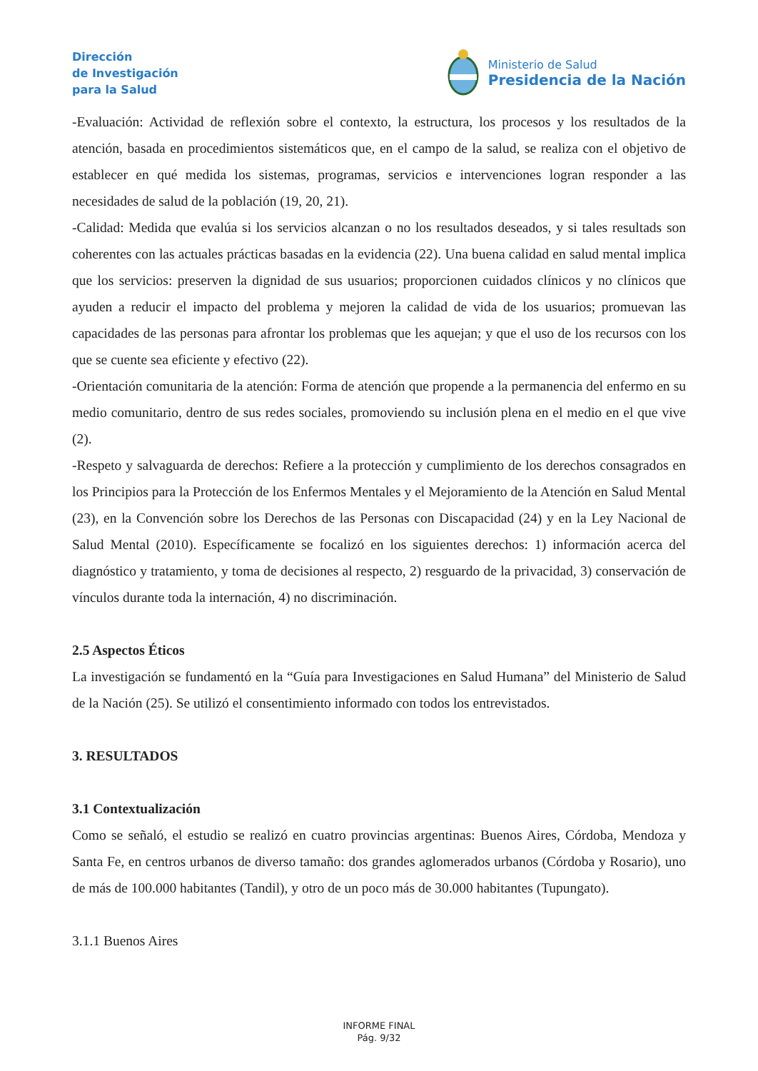Dirección
de Investigación
para la Salud
Ministerio de Salud
Presidencia de la Nación
-Evaluación: Actividad de reflexión sobre el contexto, la estructura, los procesos y los resultados de la atención, basada en procedimientos sistemáticos que, en el campo de la salud, se realiza con el objetivo de establecer en qué medida los sistemas, programas, servicios e intervenciones logran responder a las necesidades de salud de la población (19, 20, 21).
-Calidad: Medida que evalúa si los servicios alcanzan o no los resultados deseados, y si tales resultads son coherentes con las actuales prácticas basadas en la evidencia (22). Una buena calidad en salud mental implica que los servicios: preserven la dignidad de sus usuarios; proporcionen cuidados clínicos y no clínicos que ayuden a reducir el impacto del problema y mejoren la calidad de vida de los usuarios; promuevan las capacidades de las personas para afrontar los problemas que les aquejan; y que el uso de los recursos con los que se cuente sea eficiente y efectivo (22).
-Orientación comunitaria de la atención: Forma de atención que propende a la permanencia del enfermo en su medio comunitario, dentro de sus redes sociales, promoviendo su inclusión plena en el medio en el que vive (2).
-Respeto y salvaguarda de derechos: Refiere a la protección y cumplimiento de los derechos consagrados en los Principios para la Protección de los Enfermos Mentales y el Mejoramiento de la Atención en Salud Mental (23), en la Convención sobre los Derechos de las Personas con Discapacidad (24) y en la Ley Nacional de Salud Mental (2010). Específicamente se focalizó en los siguientes derechos: 1) información acerca del diagnóstico y tratamiento, y toma de decisiones al respecto, 2) resguardo de la privacidad, 3) conservación de vínculos durante toda la internación, 4) no discriminación.
2.5 Aspectos Éticos
La investigación se fundamentó en la “Guía para Investigaciones en Salud Humana” del Ministerio de Salud de la Nación (25). Se utilizó el consentimiento informado con todos los entrevistados.
3. RESULTADOS
3.1 Contextualización
Como se señaló, el estudio se realizó en cuatro provincias argentinas: Buenos Aires, Córdoba, Mendoza y Santa Fe, en centros urbanos de diverso tamaño: dos grandes aglomerados urbanos (Córdoba y Rosario), uno de más de 100.000 habitantes (Tandil), y otro de un poco más de 30.000 habitantes (Tupungato).
3.1.1 Buenos Aires
INFORME FINAL
Pág. 9/32